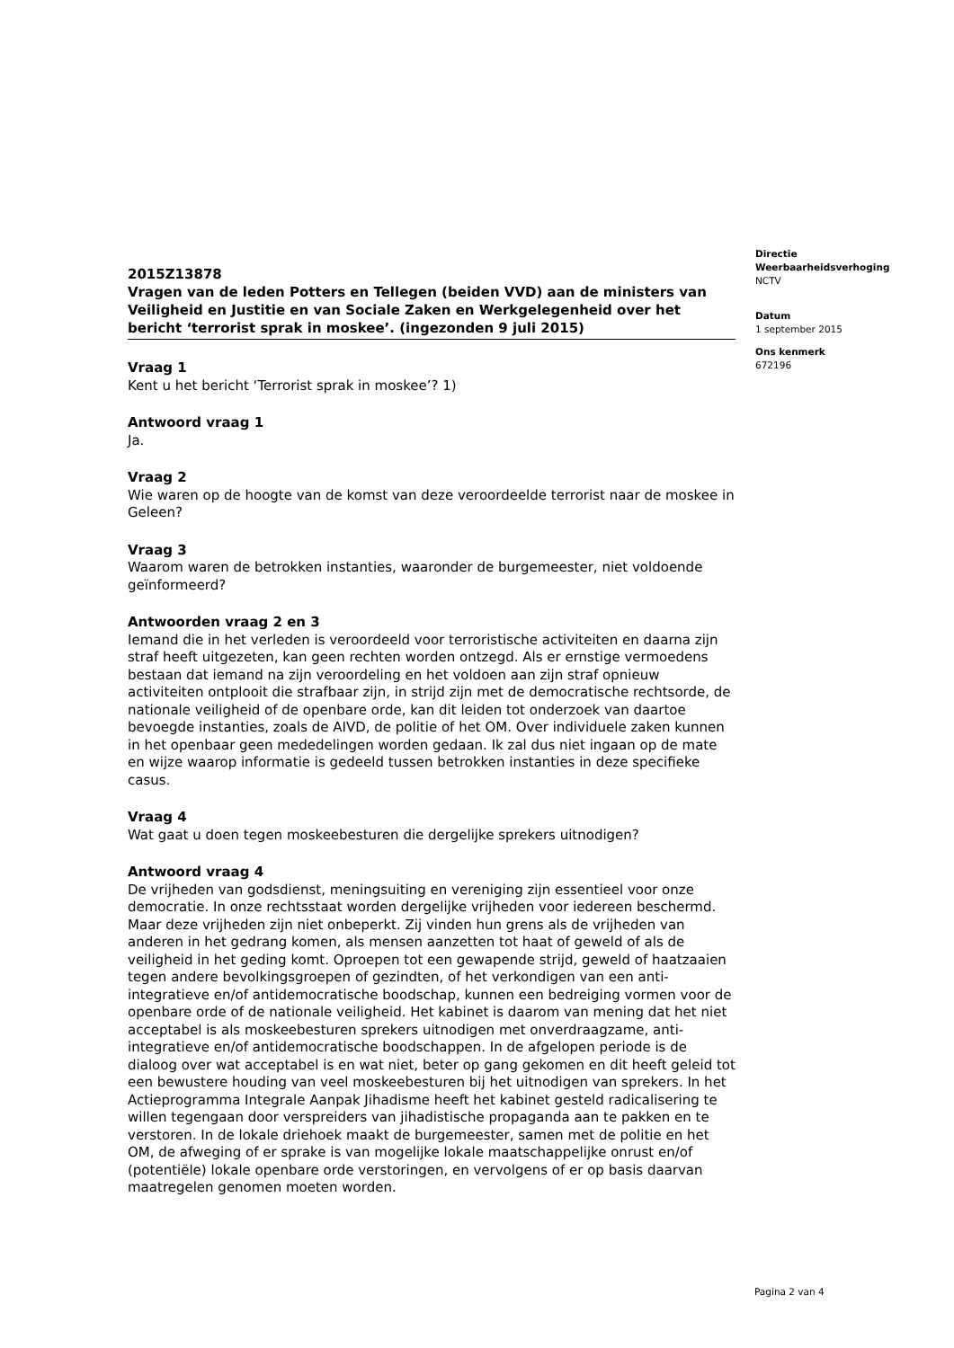2015Z13878
Vragen van de leden Potters en Tellegen (beiden VVD) aan de ministers van Veiligheid en Justitie en van Sociale Zaken en Werkgelegenheid over het bericht ‘terrorist sprak in moskee’. (ingezonden 9 juli 2015)
Vraag 1
Kent u het bericht ‘Terrorist sprak in moskee’? 1)
Antwoord vraag 1
Ja.
Vraag 2
Wie waren op de hoogte van de komst van deze veroordeelde terrorist naar de moskee in Geleen?
Vraag 3
Waarom waren de betrokken instanties, waaronder de burgemeester, niet voldoende geïnformeerd?
Antwoorden vraag 2 en 3
Iemand die in het verleden is veroordeeld voor terroristische activiteiten en daarna zijn straf heeft uitgezeten, kan geen rechten worden ontzegd. Als er ernstige vermoedens bestaan dat iemand na zijn veroordeling en het voldoen aan zijn straf opnieuw activiteiten ontplooit die strafbaar zijn, in strijd zijn met de democratische rechtsorde, de nationale veiligheid of de openbare orde, kan dit leiden tot onderzoek van daartoe bevoegde instanties, zoals de AIVD, de politie of het OM. Over individuele zaken kunnen in het openbaar geen mededelingen worden gedaan. Ik zal dus niet ingaan op de mate en wijze waarop informatie is gedeeld tussen betrokken instanties in deze specifieke casus.
Vraag 4
Wat gaat u doen tegen moskeebesturen die dergelijke sprekers uitnodigen?
Antwoord vraag 4
De vrijheden van godsdienst, meningsuiting en vereniging zijn essentieel voor onze democratie. In onze rechtsstaat worden dergelijke vrijheden voor iedereen beschermd. Maar deze vrijheden zijn niet onbeperkt. Zij vinden hun grens als de vrijheden van anderen in het gedrang komen, als mensen aanzetten tot haat of geweld of als de veiligheid in het geding komt. Oproepen tot een gewapende strijd, geweld of haatzaaien tegen andere bevolkingsgroepen of gezindten, of het verkondigen van een anti-integratieve en/of antidemocratische boodschap, kunnen een bedreiging vormen voor de openbare orde of de nationale veiligheid. Het kabinet is daarom van mening dat het niet acceptabel is als moskeebesturen sprekers uitnodigen met onverdraagzame, anti-integratieve en/of antidemocratische boodschappen. In de afgelopen periode is de dialoog over wat acceptabel is en wat niet, beter op gang gekomen en dit heeft geleid tot een bewustere houding van veel moskeebesturen bij het uitnodigen van sprekers. In het Actieprogramma Integrale Aanpak Jihadisme heeft het kabinet gesteld radicalisering te willen tegengaan door verspreiders van jihadistische propaganda aan te pakken en te verstoren. In de lokale driehoek maakt de burgemeester, samen met de politie en het OM, de afweging of er sprake is van mogelijke lokale maatschappelijke onrust en/of (potentiële) lokale openbare orde verstoringen, en vervolgens of er op basis daarvan maatregelen genomen moeten worden.
Directie
Weerbaarheidsverhoging
NCTV
Datum
1 september 2015
Ons kenmerk
672196
Pagina 2 van 4